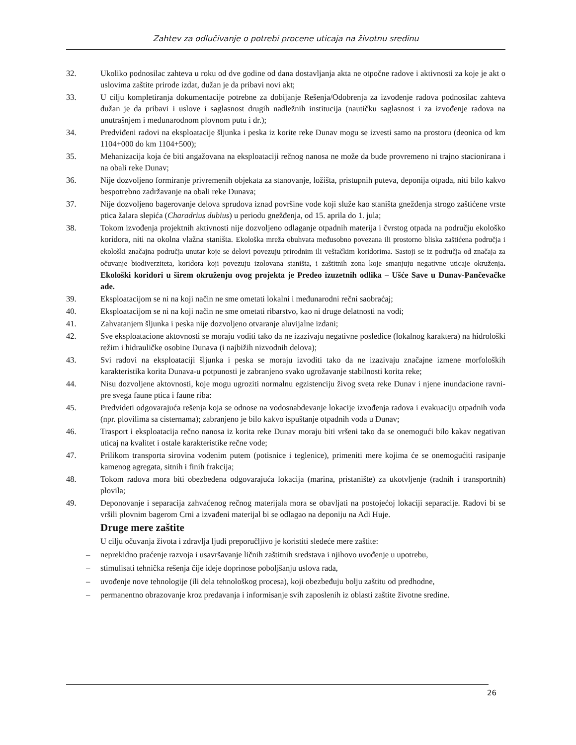Zahtev za odlučivanje o potrebi procene uticaja na životnu sredinu
32. Ukoliko podnosilac zahteva u roku od dve godine od dana dostavljanja akta ne otpočne radove i aktivnosti za koje je akt o uslovima zaštite prirode izdat, dužan je da pribavi novi akt;
33. U cilju kompletiranja dokumentacije potrebne za dobijanje Rešenja/Odobrenja za izvođenje radova podnosilac zahteva dužan je da pribavi i uslove i saglasnost drugih nadležnih institucija (nautičku saglasnost i za izvođenje radova na unutrašnjem i međunarodnom plovnom putu i dr.);
34. Predviđeni radovi na eksploatacije šljunka i peska iz korite reke Dunav mogu se izvesti samo na prostoru (deonica od km 1104+000 do km 1104+500);
35. Mehanizacija koja će biti angažovana na eksploataciji rečnog nanosa ne može da bude provremeno ni trajno stacionirana i na obali reke Dunav;
36. Nije dozvoljeno formiranje privremenih objekata za stanovanje, ložišta, pristupnih puteva, deponija otpada, niti bilo kakvo bespotrebno zadržavanje na obali reke Dunava;
37. Nije dozvoljeno bagerovanje delova sprudova iznad površine vode koji služe kao staništa gnežđenja strogo zaštićene vrste ptica žalara slepića (Charadrius dubius) u periodu gnežđenja, od 15. aprila do 1. jula;
38. Tokom izvođenja projektnih aktivnosti nije dozvoljeno odlaganje otpadnih materija i čvrstog otpada na području ekološko koridora, niti na okolna vlažna staništa. Ekološka mreža obuhvata međusobno povezana ili prostorno bliska zaštićena područja i ekološki značajna područja unutar koje se delovi povezuju prirodnim ili veštačkim koridorima. Sastoji se iz područja od značaja za očuvanje biodiverziteta, koridora koji povezuju izolovana staništa, i zaštitnih zona koje smanjuju negativne uticaje okruženja. Ekološki koridori u širem okruženju ovog projekta je Predeo izuzetnih odlika – Ušće Save u Dunav-Pančevačke ade.
39. Eksploatacijom se ni na koji način ne sme ometati lokalni i međunarodni rečni saobraćaj;
40. Eksploatacijom se ni na koji način ne sme ometati ribarstvo, kao ni druge delatnosti na vodi;
41. Zahvatanjem šljunka i peska nije dozvoljeno otvaranje aluvijalne izdani;
42. Sve eksploatacione aktovnosti se moraju voditi tako da ne izazivaju negativne posledice (lokalnog karaktera) na hidrološki režim i hidrauličke osobine Dunava (i najbižih nizvodnih delova);
43. Svi radovi na eksploataciji šljunka i peska se moraju izvoditi tako da ne izazivaju značajne izmene morfoloških karakteristika korita Dunava-u potpunosti je zabranjeno svako ugrožavanje stabilnosti korita reke;
44. Nisu dozvoljene aktovnosti, koje mogu ugroziti normalnu egzistenciju živog sveta reke Dunav i njene inundacione ravni-pre svega faune ptica i faune riba:
45. Predvideti odgovarajuća rešenja koja se odnose na vodosnabdevanje lokacije izvođenja radova i evakuaciju otpadnih voda (npr. plovilima sa cisternama); zabranjeno je bilo kakvo ispuštanje otpadnih voda u Dunav;
46. Trasport i eksploatacija rečno nanosa iz korita reke Dunav moraju biti vršeni tako da se onemogući bilo kakav negativan uticaj na kvalitet i ostale karakteristike rečne vode;
47. Prilikom transporta sirovina vodenim putem (potisnice i teglenice), primeniti mere kojima će se onemogućiti rasipanje kamenog agregata, sitnih i finih frakcija;
48. Tokom radova mora biti obezbeđena odgovarajuća lokacija (marina, pristanište) za ukotvljenje (radnih i transportnih) plovila;
49. Deponovanje i separacija zahvaćenog rečnog materijala mora se obavljati na postojećoj lokaciji separacije. Radovi bi se vršili plovnim bagerom Crni a izvađeni materijal bi se odlagao na deponiju na Adi Huje.
Druge mere zaštite
U cilju očuvanja života i zdravlja ljudi preporučljivo je koristiti sledeće mere zaštite:
– neprekidno praćenje razvoja i usavršavanje ličnih zaštitnih sredstava i njihovo uvođenje u upotrebu,
– stimulisati tehnička rešenja čije ideje doprinose poboljšanju uslova rada,
– uvođenje nove tehnologije (ili dela tehnološkog procesa), koji obezbeđuju bolju zaštitu od predhodne,
– permanentno obrazovanje kroz predavanja i informisanje svih zaposlenih iz oblasti zaštite životne sredine.
26